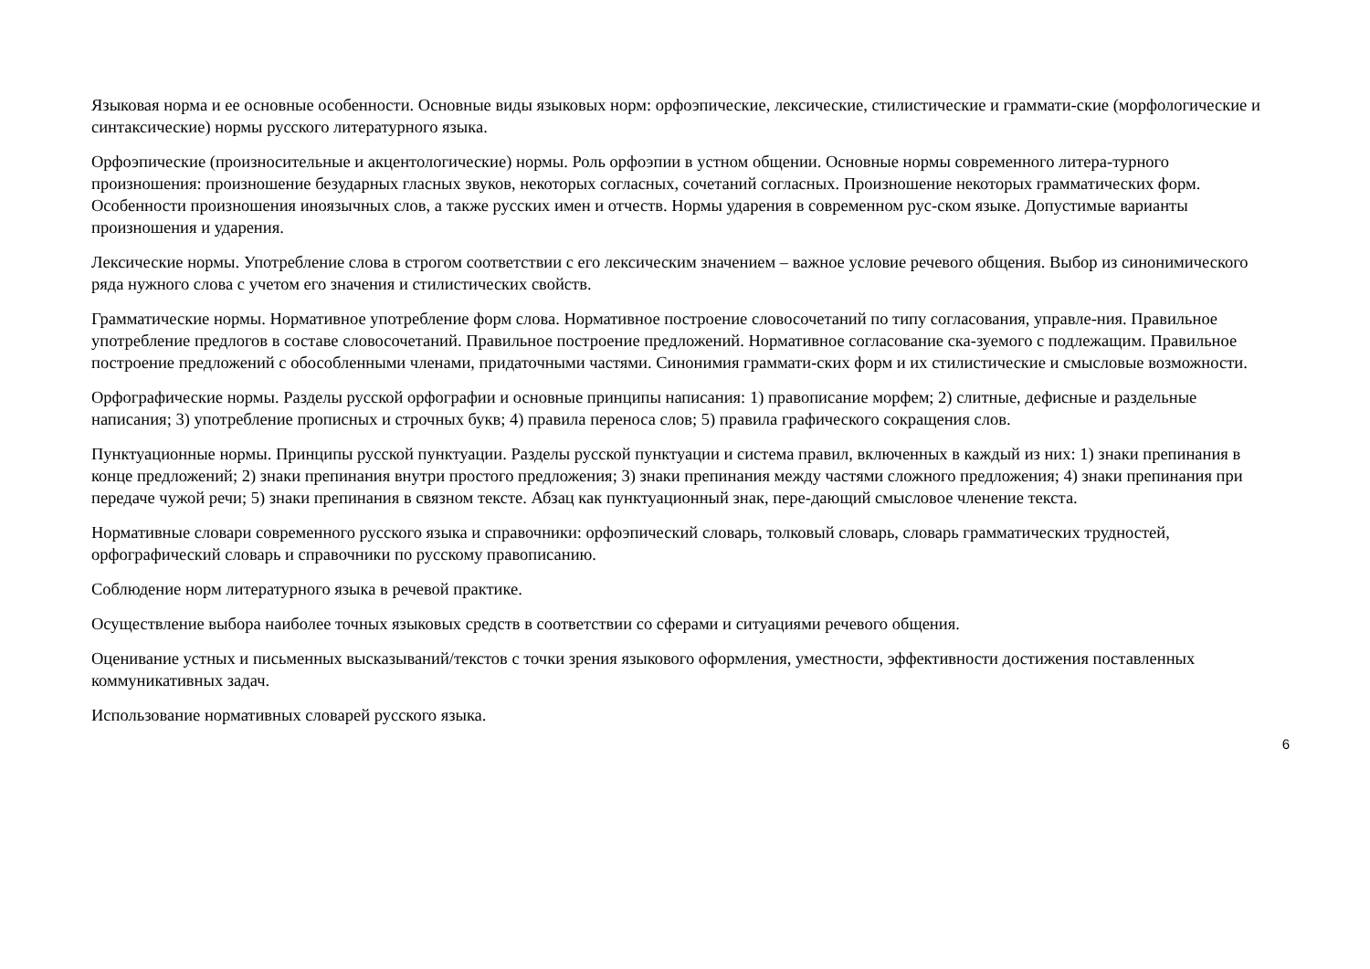Языковая норма и ее основные особенности. Основные виды языковых норм: орфоэпические, лексические, стилистические и граммати-ские (морфологические и синтаксические) нормы русского литературного языка.
Орфоэпические (произносительные и акцентологические) нормы. Роль орфоэпии в устном общении. Основные нормы современного литера-турного произношения: произношение безударных гласных звуков, некоторых согласных, сочетаний согласных. Произношение некоторых грамматических форм. Особенности произношения иноязычных слов, а также русских имен и отчеств. Нормы ударения в современном рус-ском языке. Допустимые варианты произношения и ударения.
Лексические нормы. Употребление слова в строгом соответствии с его лексическим значением – важное условие речевого общения. Выбор из синонимического ряда нужного слова с учетом его значения и стилистических свойств.
Грамматические нормы. Нормативное употребление форм слова. Нормативное построение словосочетаний по типу согласования, управле-ния. Правильное употребление предлогов в составе словосочетаний. Правильное построение предложений. Нормативное согласование ска-зуемого с подлежащим. Правильное построение предложений с обособленными членами, придаточными частями. Синонимия граммати-ских форм и их стилистические и смысловые возможности.
Орфографические нормы. Разделы русской орфографии и основные принципы написания: 1) правописание морфем; 2) слитные, дефисные и раздельные написания; 3) употребление прописных и строчных букв; 4) правила переноса слов; 5) правила графического сокращения слов.
Пунктуационные нормы. Принципы русской пунктуации. Разделы русской пунктуации и система правил, включенных в каждый из них: 1) знаки препинания в конце предложений; 2) знаки препинания внутри простого предложения; 3) знаки препинания между частями сложного предложения; 4) знаки препинания при передаче чужой речи; 5) знаки препинания в связном тексте. Абзац как пунктуационный знак, пере-дающий смысловое членение текста.
Нормативные словари современного русского языка и справочники: орфоэпический словарь, толковый словарь, словарь грамматических трудностей, орфографический словарь и справочники по русскому правописанию.
Соблюдение норм литературного языка в речевой практике.
Осуществление выбора наиболее точных языковых средств в соответствии со сферами и ситуациями речевого общения.
Оценивание устных и письменных высказываний/текстов с точки зрения языкового оформления, уместности, эффективности достижения поставленных коммуникативных задач.
Использование нормативных словарей русского языка.
6